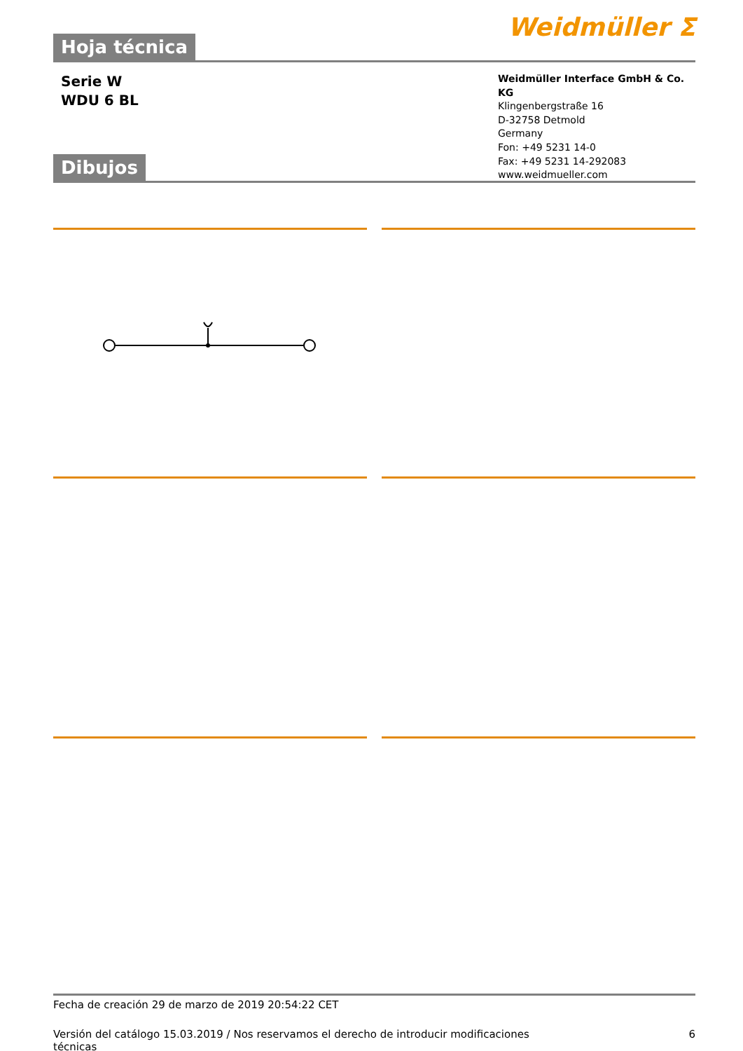Hoja técnica
Weidmüller ⵉ
Serie W
WDU 6 BL
Weidmüller Interface GmbH & Co. KG
Klingenbergstraße 16
D-32758 Detmold
Germany
Fon: +49 5231 14-0
Fax: +49 5231 14-292083
www.weidmueller.com
Dibujos
Fecha de creación 29 de marzo de 2019 20:54:22 CET
Versión del catálogo 15.03.2019 / Nos reservamos el derecho de introducir modificaciones técnicas
6